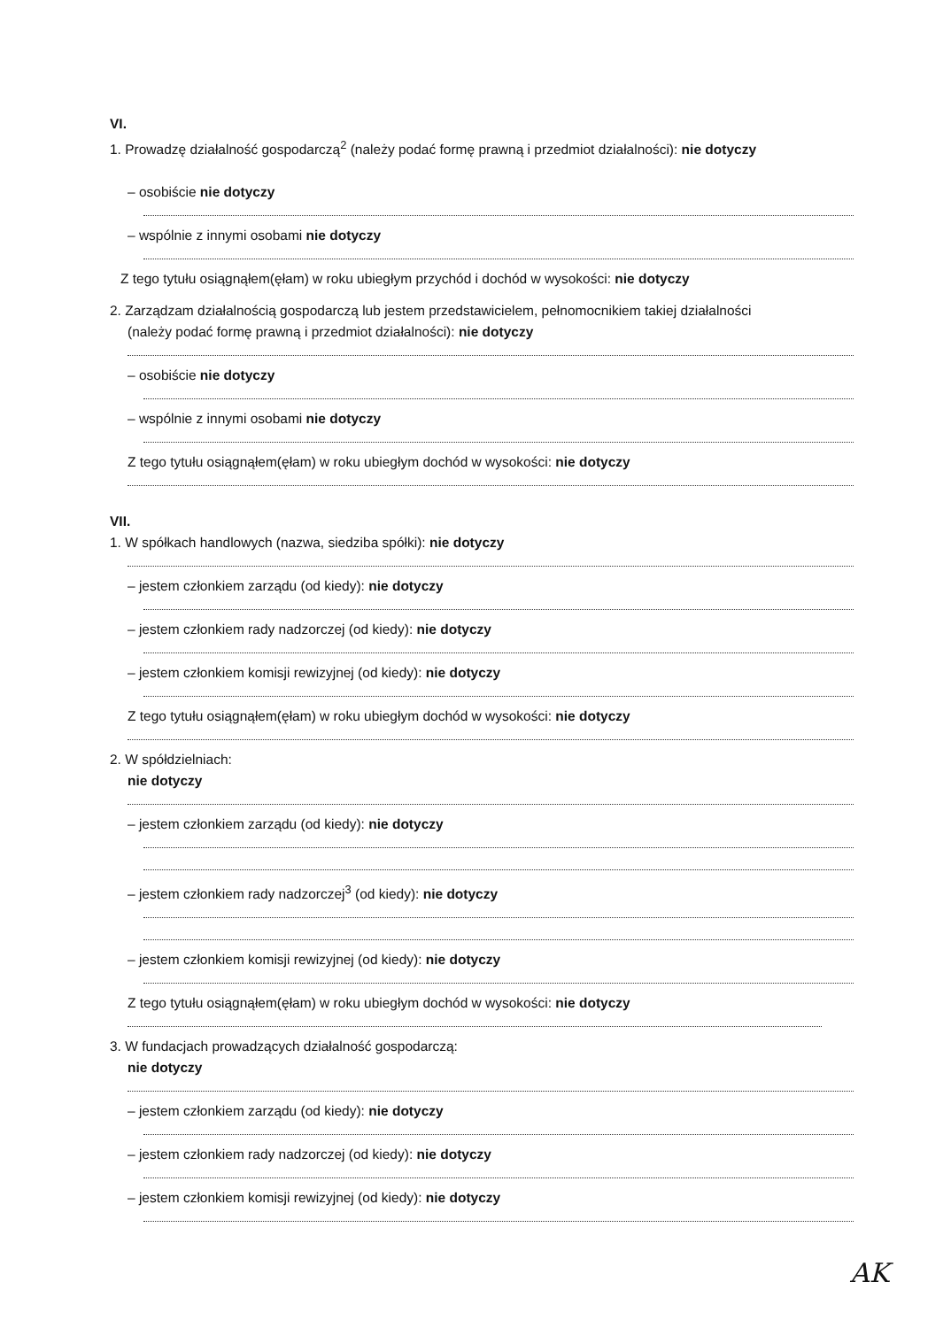VI.
1. Prowadzę działalność gospodarczą<sup>2</sup> (należy podać formę prawną i przedmiot działalności): nie dotyczy
– osobiście nie dotyczy
– wspólnie z innymi osobami nie dotyczy
Z tego tytułu osiągnąłem(ęłam) w roku ubiegłym przychód i dochód w wysokości: nie dotyczy
2. Zarządzam działalnością gospodarczą lub jestem przedstawicielem, pełnomocnikiem takiej działalności
(należy podać formę prawną i przedmiot działalności): nie dotyczy
– osobiście nie dotyczy
– wspólnie z innymi osobami nie dotyczy
Z tego tytułu osiągnąłem(ęłam) w roku ubiegłym dochód w wysokości: nie dotyczy
VII.
1. W spółkach handlowych (nazwa, siedziba spółki): nie dotyczy
– jestem członkiem zarządu (od kiedy): nie dotyczy
– jestem członkiem rady nadzorczej (od kiedy): nie dotyczy
– jestem członkiem komisji rewizyjnej (od kiedy): nie dotyczy
Z tego tytułu osiągnąłem(ęłam) w roku ubiegłym dochód w wysokości: nie dotyczy
2. W spółdzielniach:
nie dotyczy
– jestem członkiem zarządu (od kiedy): nie dotyczy
– jestem członkiem rady nadzorczej<sup>3</sup> (od kiedy): nie dotyczy
– jestem członkiem komisji rewizyjnej (od kiedy): nie dotyczy
Z tego tytułu osiągnąłem(ęłam) w roku ubiegłym dochód w wysokości: nie dotyczy
3. W fundacjach prowadzących działalność gospodarczą:
nie dotyczy
– jestem członkiem zarządu (od kiedy): nie dotyczy
– jestem członkiem rady nadzorczej (od kiedy): nie dotyczy
– jestem członkiem komisji rewizyjnej (od kiedy): nie dotyczy
AK